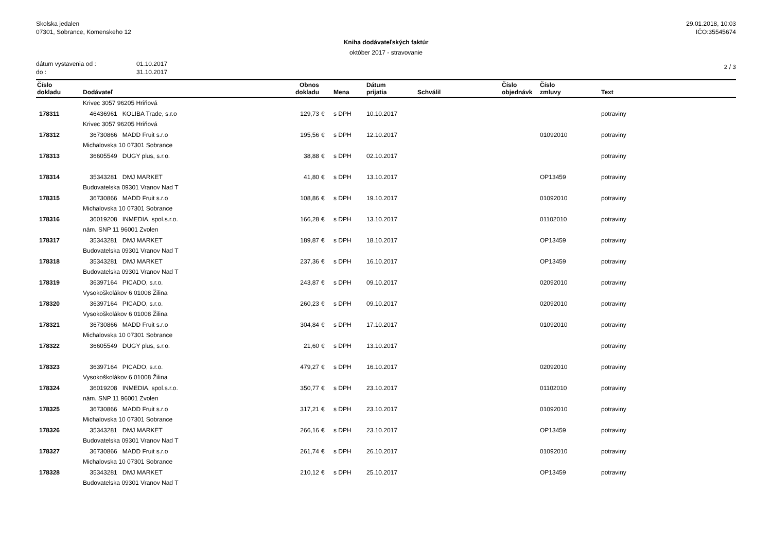Skolska jedalen
07301, Sobrance, Komenskeho 12
29.01.2018, 10:03
IČO:35545674
Kniha dodávateľských faktúr
október 2017 - stravovanie
dátum vystavenia od : 01.10.2017
do : 31.10.2017
2 / 3
| Číslo dokladu | Dodávateľ | Obnos dokladu | | Mena | Dátum prijatia | Schválil | Číslo objednávk | Číslo zmluvy | Text |
| --- | --- | --- | --- | --- | --- | --- | --- | --- | --- |
| | Krivec 3057 96205 Hriňová | | | | | | | | |
| 178311 | 46436961 KOLIBA Trade, s.r.o | 129,73 | € | s DPH | 10.10.2017 | | | | potraviny |
| | Krivec 3057 96205 Hriňová | | | | | | | | |
| 178312 | 36730866 MADD Fruit s.r.o | 195,56 | € | s DPH | 12.10.2017 | | | 01092010 | potraviny |
| | Michalovska 10 07301 Sobrance | | | | | | | | |
| 178313 | 36605549 DUGY plus, s.r.o. | 38,88 | € | s DPH | 02.10.2017 | | | | potraviny |
| 178314 | 35343281 DMJ MARKET | 41,80 | € | s DPH | 13.10.2017 | | | OP13459 | potraviny |
| | Budovatelska 09301 Vranov Nad T | | | | | | | | |
| 178315 | 36730866 MADD Fruit s.r.o | 108,86 | € | s DPH | 19.10.2017 | | | 01092010 | potraviny |
| | Michalovska 10 07301 Sobrance | | | | | | | | |
| 178316 | 36019208 INMEDIA, spol.s.r.o. | 166,28 | € | s DPH | 13.10.2017 | | | 01102010 | potraviny |
| | nám. SNP 11 96001 Zvolen | | | | | | | | |
| 178317 | 35343281 DMJ MARKET | 189,87 | € | s DPH | 18.10.2017 | | | OP13459 | potraviny |
| | Budovatelska 09301 Vranov Nad T | | | | | | | | |
| 178318 | 35343281 DMJ MARKET | 237,36 | € | s DPH | 16.10.2017 | | | OP13459 | potraviny |
| | Budovatelska 09301 Vranov Nad T | | | | | | | | |
| 178319 | 36397164 PICADO, s.r.o. | 243,87 | € | s DPH | 09.10.2017 | | | 02092010 | potraviny |
| | Vysokoškolákov 6 01008 Žilina | | | | | | | | |
| 178320 | 36397164 PICADO, s.r.o. | 260,23 | € | s DPH | 09.10.2017 | | | 02092010 | potraviny |
| | Vysokoškolákov 6 01008 Žilina | | | | | | | | |
| 178321 | 36730866 MADD Fruit s.r.o | 304,84 | € | s DPH | 17.10.2017 | | | 01092010 | potraviny |
| | Michalovska 10 07301 Sobrance | | | | | | | | |
| 178322 | 36605549 DUGY plus, s.r.o. | 21,60 | € | s DPH | 13.10.2017 | | | | potraviny |
| 178323 | 36397164 PICADO, s.r.o. | 479,27 | € | s DPH | 16.10.2017 | | | 02092010 | potraviny |
| | Vysokoškolákov 6 01008 Žilina | | | | | | | | |
| 178324 | 36019208 INMEDIA, spol.s.r.o. | 350,77 | € | s DPH | 23.10.2017 | | | 01102010 | potraviny |
| | nám. SNP 11 96001 Zvolen | | | | | | | | |
| 178325 | 36730866 MADD Fruit s.r.o | 317,21 | € | s DPH | 23.10.2017 | | | 01092010 | potraviny |
| | Michalovska 10 07301 Sobrance | | | | | | | | |
| 178326 | 35343281 DMJ MARKET | 266,16 | € | s DPH | 23.10.2017 | | | OP13459 | potraviny |
| | Budovatelska 09301 Vranov Nad T | | | | | | | | |
| 178327 | 36730866 MADD Fruit s.r.o | 261,74 | € | s DPH | 26.10.2017 | | | 01092010 | potraviny |
| | Michalovska 10 07301 Sobrance | | | | | | | | |
| 178328 | 35343281 DMJ MARKET | 210,12 | € | s DPH | 25.10.2017 | | | OP13459 | potraviny |
| | Budovatelska 09301 Vranov Nad T | | | | | | | | |